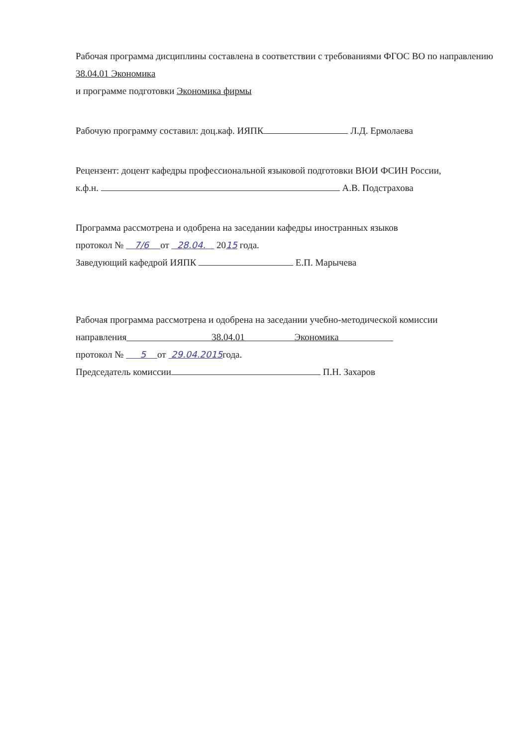Рабочая программа дисциплины составлена в соответствии с требованиями ФГОС ВО по направлению 38.04.01 Экономика
и программе подготовки Экономика фирмы
Рабочую программу составил: доц.каф. ИЯПК Л.Д. Ермолаева
Рецензент: доцент кафедры профессиональной языковой подготовки ВЮИ ФСИН России,
к.ф.н. А.В. Подстрахова
Программа рассмотрена и одобрена на заседании кафедры иностранных языков
протокол № 7/6 от 28.04. 2015 года.
Заведующий кафедрой ИЯПК Е.П. Марычева
Рабочая программа рассмотрена и одобрена на заседании учебно-методической комиссии
направления 38.04.01 Экономика
протокол № 5 от 29.04.2015года.
Председатель комиссии П.Н. Захаров